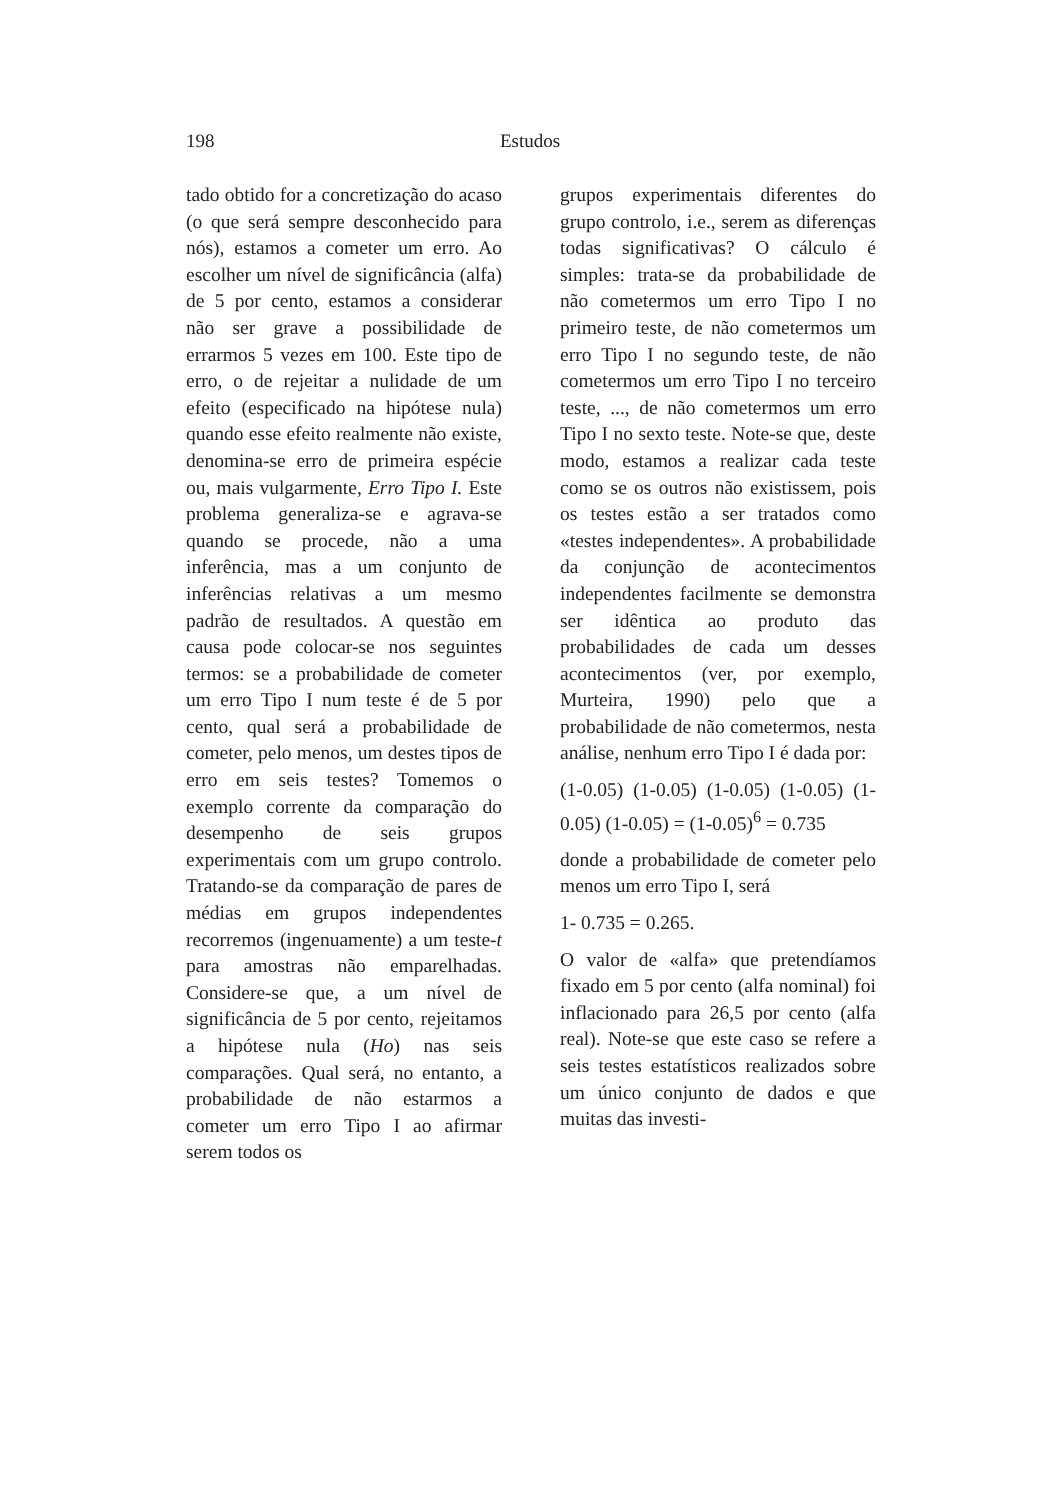198 Estudos
tado obtido for a concretização do acaso (o que será sempre desconhecido para nós), estamos a cometer um erro. Ao escolher um nível de significância (alfa) de 5 por cento, estamos a considerar não ser grave a possibilidade de errarmos 5 vezes em 100. Este tipo de erro, o de rejeitar a nulidade de um efeito (especificado na hipótese nula) quando esse efeito realmente não existe, denomina-se erro de primeira espécie ou, mais vulgarmente, Erro Tipo I. Este problema generaliza-se e agrava-se quando se procede, não a uma inferência, mas a um conjunto de inferências relativas a um mesmo padrão de resultados. A questão em causa pode colocar-se nos seguintes termos: se a probabilidade de cometer um erro Tipo I num teste é de 5 por cento, qual será a probabilidade de cometer, pelo menos, um destes tipos de erro em seis testes? Tomemos o exemplo corrente da comparação do desempenho de seis grupos experimentais com um grupo controlo. Tratando-se da comparação de pares de médias em grupos independentes recorremos (ingenuamente) a um teste-t para amostras não emparelhadas. Considere-se que, a um nível de significância de 5 por cento, rejeitamos a hipótese nula (Ho) nas seis comparações. Qual será, no entanto, a probabilidade de não estarmos a cometer um erro Tipo I ao afirmar serem todos os
grupos experimentais diferentes do grupo controlo, i.e., serem as diferenças todas significativas? O cálculo é simples: trata-se da probabilidade de não cometermos um erro Tipo I no primeiro teste, de não cometermos um erro Tipo I no segundo teste, de não cometermos um erro Tipo I no terceiro teste, ..., de não cometermos um erro Tipo I no sexto teste. Note-se que, deste modo, estamos a realizar cada teste como se os outros não existissem, pois os testes estão a ser tratados como «testes independentes». A probabilidade da conjunção de acontecimentos independentes facilmente se demonstra ser idêntica ao produto das probabilidades de cada um desses acontecimentos (ver, por exemplo, Murteira, 1990) pelo que a probabilidade de não cometermos, nesta análise, nenhum erro Tipo I é dada por:
(1-0.05) (1-0.05) (1-0.05) (1-0.05) (1-0.05) (1-0.05) = (1-0.05)<sup>6</sup> = 0.735
donde a probabilidade de cometer pelo menos um erro Tipo I, será
1- 0.735 = 0.265.
O valor de «alfa» que pretendíamos fixado em 5 por cento (alfa nominal) foi inflacionado para 26,5 por cento (alfa real). Note-se que este caso se refere a seis testes estatísticos realizados sobre um único conjunto de dados e que muitas das investi-